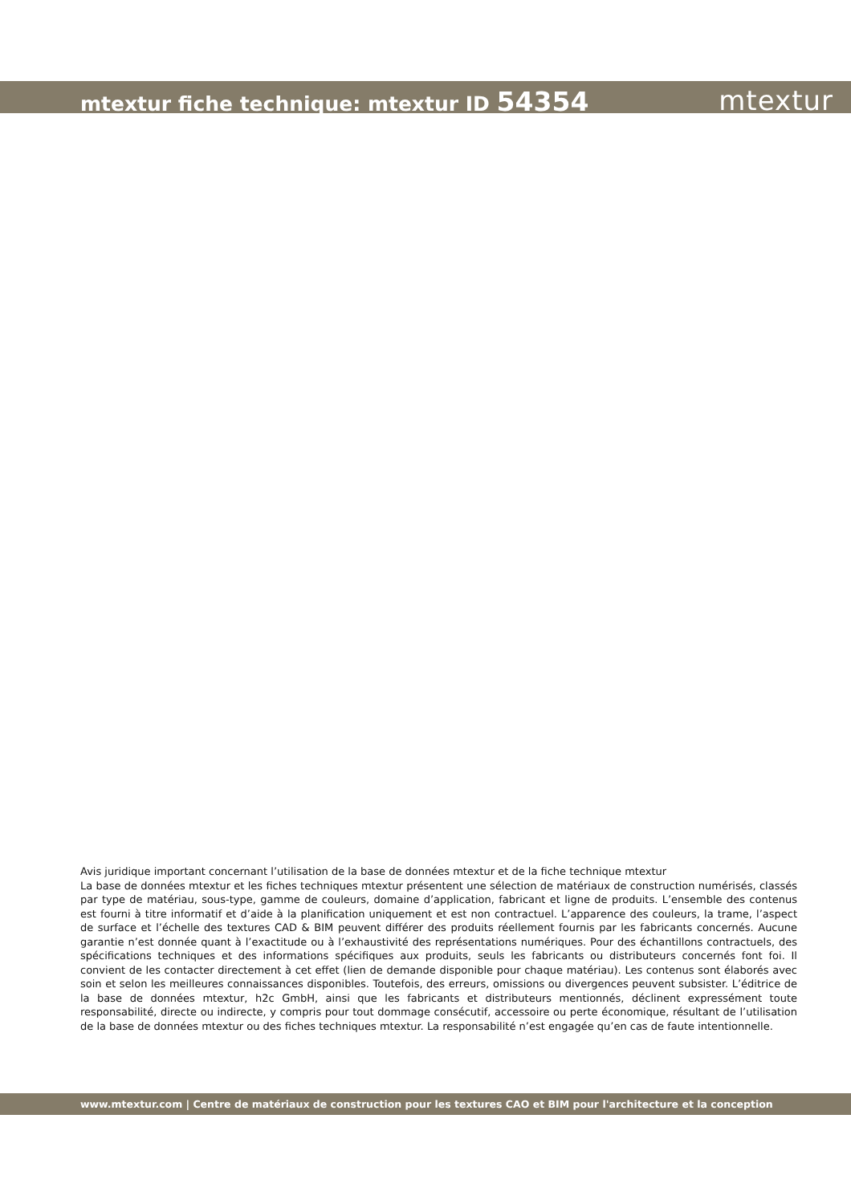mtextur fiche technique: mtextur ID 54354 mtextur
Avis juridique important concernant l’utilisation de la base de données mtextur et de la fiche technique mtextur
La base de données mtextur et les fiches techniques mtextur présentent une sélection de matériaux de construction numérisés, classés par type de matériau, sous-type, gamme de couleurs, domaine d’application, fabricant et ligne de produits. L’ensemble des contenus est fourni à titre informatif et d’aide à la planification uniquement et est non contractuel. L’apparence des couleurs, la trame, l’aspect de surface et l’échelle des textures CAD & BIM peuvent différer des produits réellement fournis par les fabricants concernés. Aucune garantie n’est donnée quant à l’exactitude ou à l’exhaustivité des représentations numériques. Pour des échantillons contractuels, des spécifications techniques et des informations spécifiques aux produits, seuls les fabricants ou distributeurs concernés font foi. Il convient de les contacter directement à cet effet (lien de demande disponible pour chaque matériau). Les contenus sont élaborés avec soin et selon les meilleures connaissances disponibles. Toutefois, des erreurs, omissions ou divergences peuvent subsister. L’éditrice de la base de données mtextur, h2c GmbH, ainsi que les fabricants et distributeurs mentionnés, déclinent expressément toute responsabilité, directe ou indirecte, y compris pour tout dommage consécutif, accessoire ou perte économique, résultant de l’utilisation de la base de données mtextur ou des fiches techniques mtextur. La responsabilité n’est engagée qu’en cas de faute intentionnelle.
www.mtextur.com | Centre de matériaux de construction pour les textures CAO et BIM pour l'architecture et la conception